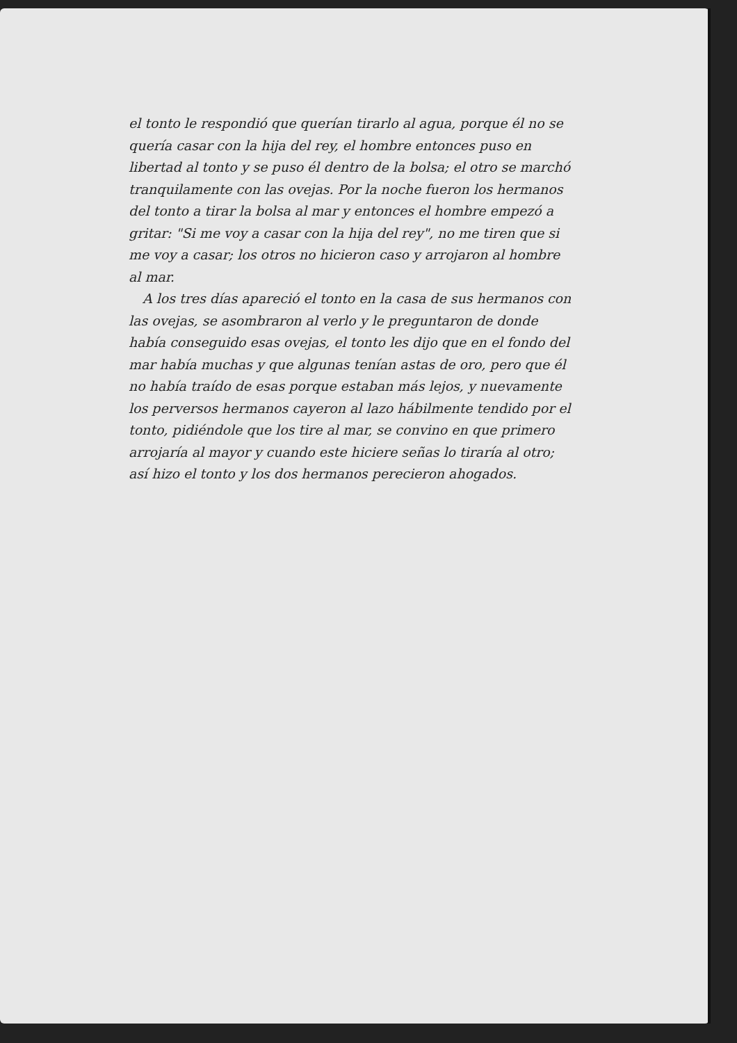el tonto le respondió que querían tirarlo al agua, porque él no se quería casar con la hija del rey, el hombre entonces puso en libertad al tonto y se puso él dentro de la bolsa; el otro se marchó tranquilamente con las ovejas. Por la noche fueron los hermanos del tonto a tirar la bolsa al mar y entonces el hombre empezó a gritar: "Si me voy a casar con la hija del rey", no me tiren que si me voy a casar; los otros no hicieron caso y arrojaron al hombre al mar.
A los tres días apareció el tonto en la casa de sus hermanos con las ovejas, se asombraron al verlo y le preguntaron de donde había conseguido esas ovejas, el tonto les dijo que en el fondo del mar había muchas y que algunas tenían astas de oro, pero que él no había traído de esas porque estaban más lejos, y nuevamente los perversos hermanos cayeron al lazo hábilmente tendido por el tonto, pidiéndole que los tire al mar, se convino en que primero arrojaría al mayor y cuando este hiciere señas lo tiraría al otro; así hizo el tonto y los dos hermanos perecieron ahogados.